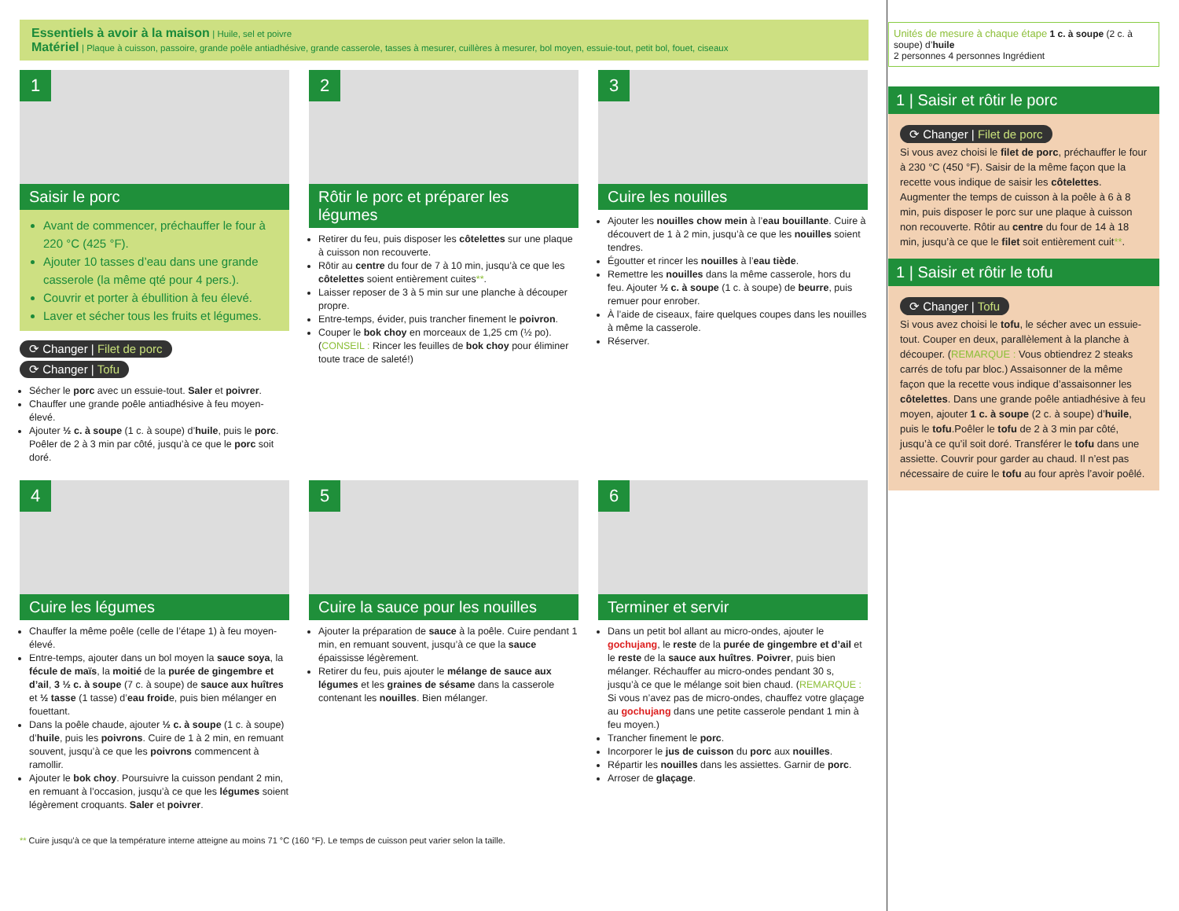Essentiels à avoir à la maison | Huile, sel et poivre
Matériel | Plaque à cuisson, passoire, grande poêle antiadhésive, grande casserole, tasses à mesurer, cuillères à mesurer, bol moyen, essuie-tout, petit bol, fouet, ciseaux
1
Saisir le porc
Avant de commencer, préchauffer le four à 220 °C (425 °F).
Ajouter 10 tasses d’eau dans une grande casserole (la même qté pour 4 pers.).
Couvrir et porter à ébullition à feu élevé.
Laver et sécher tous les fruits et légumes.
⟳ Changer | Filet de porc
⟳ Changer | Tofu
Sécher le porc avec un essuie-tout. Saler et poivrer.
Chauffer une grande poêle antiadhésive à feu moyen-élevé.
Ajouter ½ c. à soupe (1 c. à soupe) d’huile, puis le porc. Poêler de 2 à 3 min par côté, jusqu’à ce que le porc soit doré.
2
Rôtir le porc et préparer les légumes
Retirer du feu, puis disposer les côtelettes sur une plaque à cuisson non recouverte.
Rôtir au centre du four de 7 à 10 min, jusqu’à ce que les côtelettes soient entièrement cuites**.
Laisser reposer de 3 à 5 min sur une planche à découper propre.
Entre-temps, évider, puis trancher finement le poivron.
Couper le bok choy en morceaux de 1,25 cm (½ po). (CONSEIL : Rincer les feuilles de bok choy pour éliminer toute trace de saleté!)
3
Cuire les nouilles
Ajouter les nouilles chow mein à l’eau bouillante. Cuire à découvert de 1 à 2 min, jusqu’à ce que les nouilles soient tendres.
Égoutter et rincer les nouilles à l’eau tiède.
Remettre les nouilles dans la même casserole, hors du feu. Ajouter ½ c. à soupe (1 c. à soupe) de beurre, puis remuer pour enrober.
À l’aide de ciseaux, faire quelques coupes dans les nouilles à même la casserole.
Réserver.
4
Cuire les légumes
Chauffer la même poêle (celle de l’étape 1) à feu moyen-élevé.
Entre-temps, ajouter dans un bol moyen la sauce soya, la fécule de maïs, la moitié de la purée de gingembre et d’ail, 3 ½ c. à soupe (7 c. à soupe) de sauce aux huîtres et ½ tasse (1 tasse) d’eau froide, puis bien mélanger en fouettant.
Dans la poêle chaude, ajouter ½ c. à soupe (1 c. à soupe) d’huile, puis les poivrons. Cuire de 1 à 2 min, en remuant souvent, jusqu’à ce que les poivrons commencent à ramollir.
Ajouter le bok choy. Poursuivre la cuisson pendant 2 min, en remuant à l’occasion, jusqu’à ce que les légumes soient légèrement croquants. Saler et poivrer.
5
Cuire la sauce pour les nouilles
Ajouter la préparation de sauce à la poêle. Cuire pendant 1 min, en remuant souvent, jusqu’à ce que la sauce épaississe légèrement.
Retirer du feu, puis ajouter le mélange de sauce aux légumes et les graines de sésame dans la casserole contenant les nouilles. Bien mélanger.
6
Terminer et servir
Dans un petit bol allant au micro-ondes, ajouter le gochujang, le reste de la purée de gingembre et d’ail et le reste de la sauce aux huîtres. Poivrer, puis bien mélanger. Réchauffer au micro-ondes pendant 30 s, jusqu’à ce que le mélange soit bien chaud. (REMARQUE : Si vous n’avez pas de micro-ondes, chauffez votre glaçage au gochujang dans une petite casserole pendant 1 min à feu moyen.)
Trancher finement le porc.
Incorporer le jus de cuisson du porc aux nouilles.
Répartir les nouilles dans les assiettes. Garnir de porc.
Arroser de glaçage.
** Cuire jusqu’à ce que la température interne atteigne au moins 71 °C (160 °F). Le temps de cuisson peut varier selon la taille.
Unités de mesure à chaque étape 1 c. à soupe (2 c. à soupe) d’huile
2 personnes 4 personnes Ingrédient
1 | Saisir et rôtir le porc
⟳ Changer | Filet de porc
Si vous avez choisi le filet de porc, préchauffer le four à 230 °C (450 °F). Saisir de la même façon que la recette vous indique de saisir les côtelettes. Augmenter the temps de cuisson à la poêle à 6 à 8 min, puis disposer le porc sur une plaque à cuisson non recouverte. Rôtir au centre du four de 14 à 18 min, jusqu’à ce que le filet soit entièrement cuit**.
1 | Saisir et rôtir le tofu
⟳ Changer | Tofu
Si vous avez choisi le tofu, le sécher avec un essuie-tout. Couper en deux, parallèlement à la planche à découper. (REMARQUE : Vous obtiendrez 2 steaks carrés de tofu par bloc.) Assaisonner de la même façon que la recette vous indique d’assaisonner les côtelettes. Dans une grande poêle antiadhésive à feu moyen, ajouter 1 c. à soupe (2 c. à soupe) d’huile, puis le tofu.Poêler le tofu de 2 à 3 min par côté, jusqu’à ce qu’il soit doré. Transférer le tofu dans une assiette. Couvrir pour garder au chaud. Il n’est pas nécessaire de cuire le tofu au four après l’avoir poêlé.